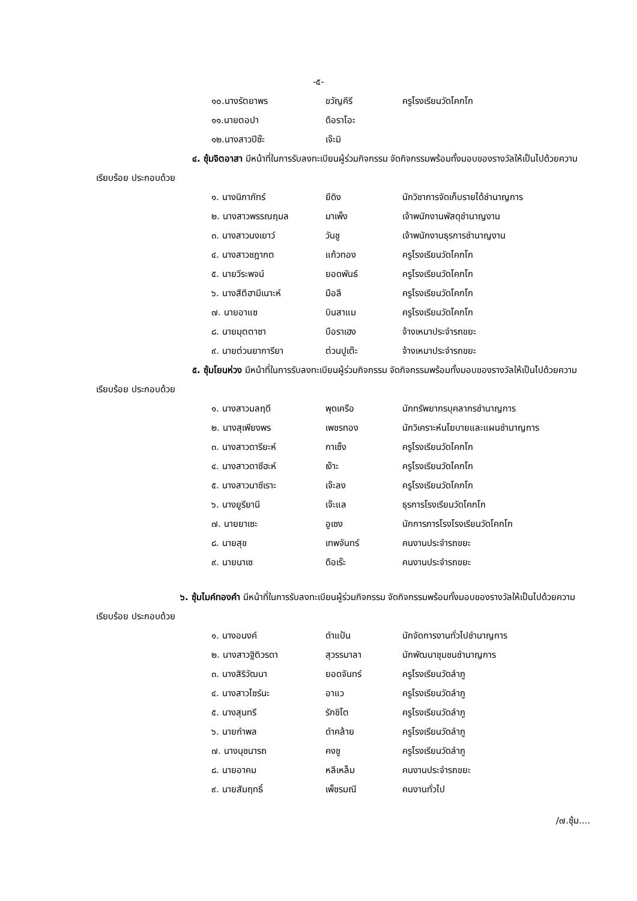-๕-
| ๑๐.นางรัตยาพร | ขวัญคีรี | ครูโรงเรียนวัดโคกโก |
| ๑๑.นายตอปา | ดือราโอะ | |
| ๑๒.นางสาวปีซ๊ะ | เจ๊ะมิ | |
๔. ซุ้มจิตอาสา มีหน้าที่ในการรับลงทะเบียนผู้ร่วมกิจกรรม จัดกิจกรรมพร้อมทั้งมอบของรางวัลให้เป็นไปด้วยความเรียบร้อย ประกอบด้วย
| ๑. นางนิภาภัทร์ | ยีดิง | นักวิชาการจัดเก็บรายได้ชำนาญการ |
| ๒. นางสาวพรรณฤมล | มาเพ็ง | เจ้าพนักงานพัสดุชำนาญงาน |
| ๓. นางสาวนงเยาว์ | วันชู | เจ้าพนักงานธุรการชำนาญงาน |
| ๔. นางสาวชฎากต | แก้วทอง | ครูโรงเรียนวัดโคกโก |
| ๕. นายวีระพจน์ | ยอดพันธ์ | ครูโรงเรียนวัดโคกโก |
| ๖. นางสีตีฮามีเนาะห์ | มือลี | ครูโรงเรียนวัดโคกโก |
| ๗. นายอาแซ | บินสาแม | ครูโรงเรียนวัดโคกโก |
| ๘. นายมุตตาซา | บือราเฮง | จ้างเหมาประจำรถขยะ |
| ๙. นายต่วนยาการียา | ต่วนปูเต๊ะ | จ้างเหมาประจำรถขยะ |
๕. ซุ้มโยนห่วง มีหน้าที่ในการรับลงทะเบียนผู้ร่วมกิจกรรม จัดกิจกรรมพร้อมทั้งมอบของรางวัลให้เป็นไปด้วยความเรียบร้อย ประกอบด้วย
| ๑. นางสาวมลฤดี | พุดเครือ | นักทรัพยากรบุคลากรชำนาญการ |
| ๒. นางสุเพียงพร | เพชรทอง | นักวิเคราะห์นโยบายและแผนชำนาญการ |
| ๓. นางสาวดารียะห์ | กาเซ็ง | ครูโรงเรียนวัดโคกโก |
| ๔. นางสาวดาซีฮะห์ | เง๊าะ | ครูโรงเรียนวัดโคกโก |
| ๕. นางสาวนาซีเราะ | เจ๊ะลง | ครูโรงเรียนวัดโคกโก |
| ๖. นางยูรียานี | เจ๊ะแล | ธุรการโรงเรียนวัดโคกโก |
| ๗. นายยาเซะ | อูเซง | นักการภารโรงโรงเรียนวัดโคกโก |
| ๘. นายสุข | เทพจันทร์ | คนงานประจำรถขยะ |
| ๙. นายนาเซ | ดือเร๊ะ | คนงานประจำรถขยะ |
๖. ซุ้มไมค์ทองคำ มีหน้าที่ในการรับลงทะเบียนผู้ร่วมกิจกรรม จัดกิจกรรมพร้อมทั้งมอบของรางวัลให้เป็นไปด้วยความเรียบร้อย ประกอบด้วย
| ๑. นางอนงค์ | ดำแป้น | นักจัดการงานทั่วไปชำนาญการ |
| ๒. นางสาวฐิติวรดา | สุวรรมาลา | นักพัฒนาชุมชนชำนาญการ |
| ๓. นางสิริวัฒนา | ยอดจันทร์ | ครูโรงเรียนวัดลำภู |
| ๔. นางสาวไซร์นะ | อาแว | ครูโรงเรียนวัดลำภู |
| ๕. นางสุนทรี | รักชิโต | ครูโรงเรียนวัดลำภู |
| ๖. นายกำพล | ดำคล้าย | ครูโรงเรียนวัดลำภู |
| ๗. นางนุชนารถ | คงชู | ครูโรงเรียนวัดลำภู |
| ๘. นายอาคม | หลีเหล็ม | คนงานประจำรถขยะ |
| ๙. นายสัมฤทธิ์ | เพ็ชรมณี | คนงานทั่วไป |
/๗.ซุ้ม....